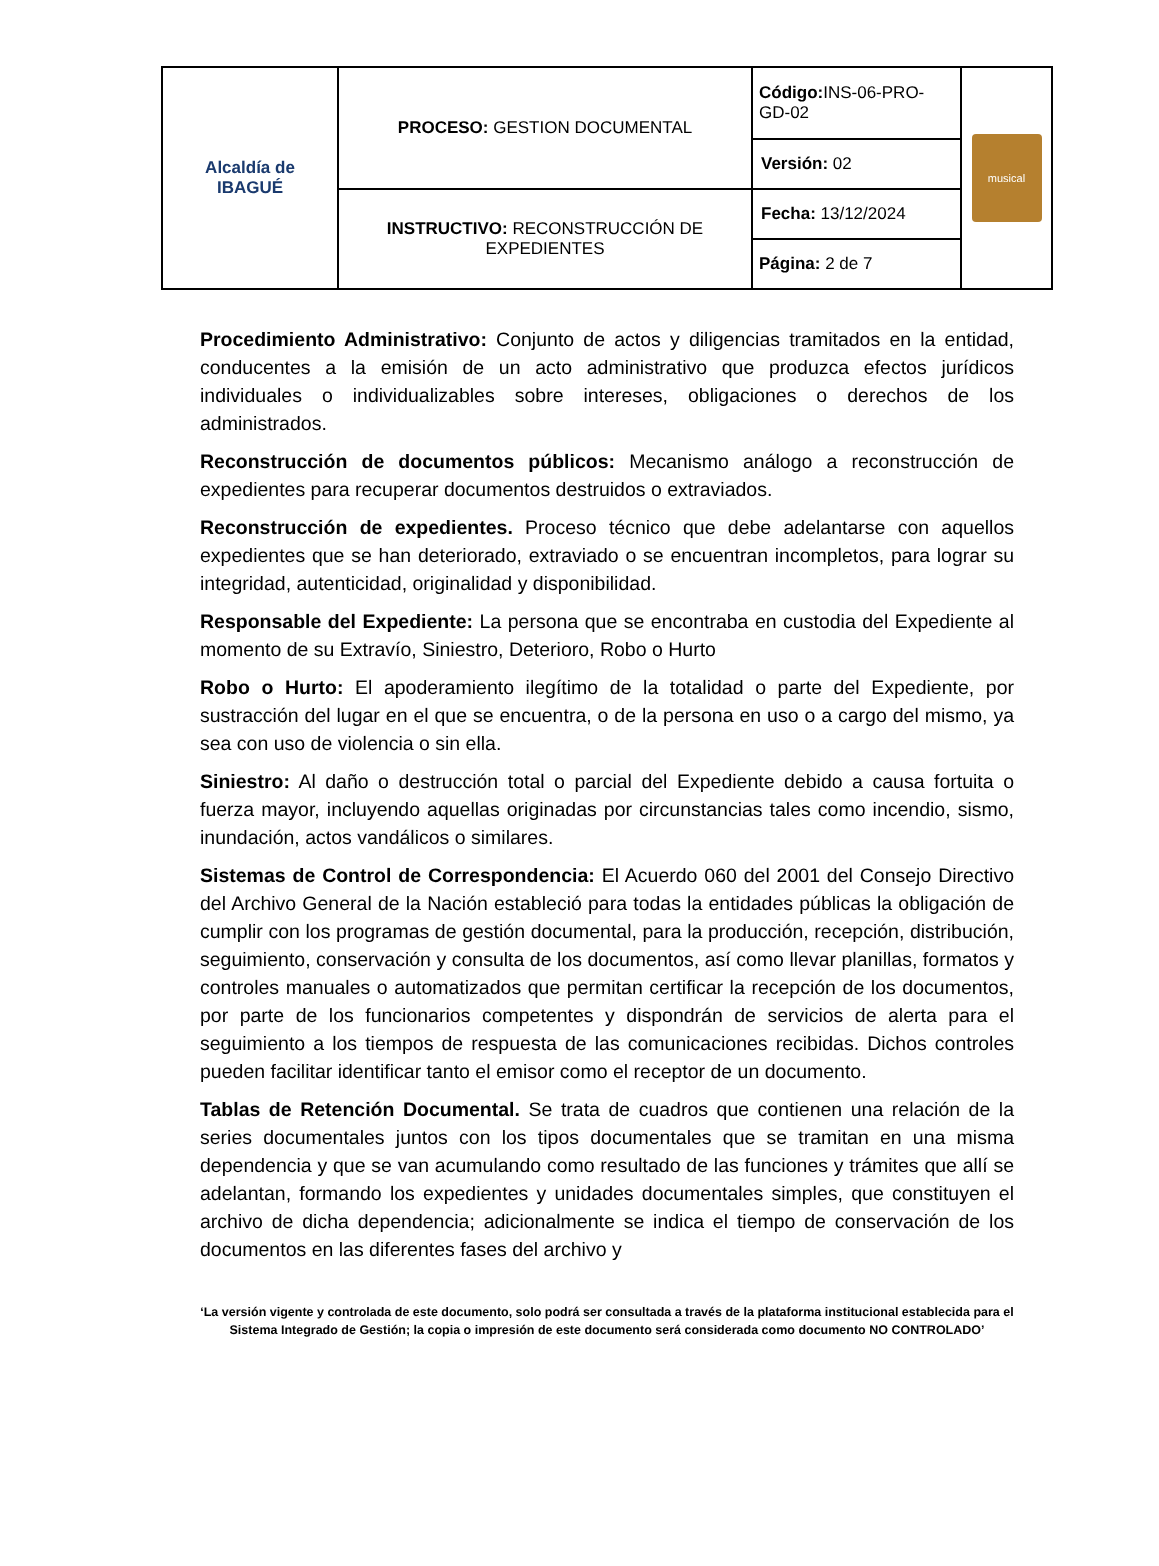| Alcaldía de IBAGUÉ | PROCESO: GESTION DOCUMENTAL | Código: INS-06-PRO-GD-02 | musical |
| | | Versión: 02 | |
| | INSTRUCTIVO: RECONSTRUCCIÓN DE EXPEDIENTES | Fecha: 13/12/2024 | |
| | | Página: 2 de 7 | |
Procedimiento Administrativo: Conjunto de actos y diligencias tramitados en la entidad, conducentes a la emisión de un acto administrativo que produzca efectos jurídicos individuales o individualizables sobre intereses, obligaciones o derechos de los administrados.
Reconstrucción de documentos públicos: Mecanismo análogo a reconstrucción de expedientes para recuperar documentos destruidos o extraviados.
Reconstrucción de expedientes. Proceso técnico que debe adelantarse con aquellos expedientes que se han deteriorado, extraviado o se encuentran incompletos, para lograr su integridad, autenticidad, originalidad y disponibilidad.
Responsable del Expediente: La persona que se encontraba en custodia del Expediente al momento de su Extravío, Siniestro, Deterioro, Robo o Hurto
Robo o Hurto: El apoderamiento ilegítimo de la totalidad o parte del Expediente, por sustracción del lugar en el que se encuentra, o de la persona en uso o a cargo del mismo, ya sea con uso de violencia o sin ella.
Siniestro: Al daño o destrucción total o parcial del Expediente debido a causa fortuita o fuerza mayor, incluyendo aquellas originadas por circunstancias tales como incendio, sismo, inundación, actos vandálicos o similares.
Sistemas de Control de Correspondencia: El Acuerdo 060 del 2001 del Consejo Directivo del Archivo General de la Nación estableció para todas la entidades públicas la obligación de cumplir con los programas de gestión documental, para la producción, recepción, distribución, seguimiento, conservación y consulta de los documentos, así como llevar planillas, formatos y controles manuales o automatizados que permitan certificar la recepción de los documentos, por parte de los funcionarios competentes y dispondrán de servicios de alerta para el seguimiento a los tiempos de respuesta de las comunicaciones recibidas. Dichos controles pueden facilitar identificar tanto el emisor como el receptor de un documento.
Tablas de Retención Documental. Se trata de cuadros que contienen una relación de la series documentales juntos con los tipos documentales que se tramitan en una misma dependencia y que se van acumulando como resultado de las funciones y trámites que allí se adelantan, formando los expedientes y unidades documentales simples, que constituyen el archivo de dicha dependencia; adicionalmente se indica el tiempo de conservación de los documentos en las diferentes fases del archivo y
‘La versión vigente y controlada de este documento, solo podrá ser consultada a través de la plataforma institucional establecida para el Sistema Integrado de Gestión; la copia o impresión de este documento será considerada como documento NO CONTROLADO’